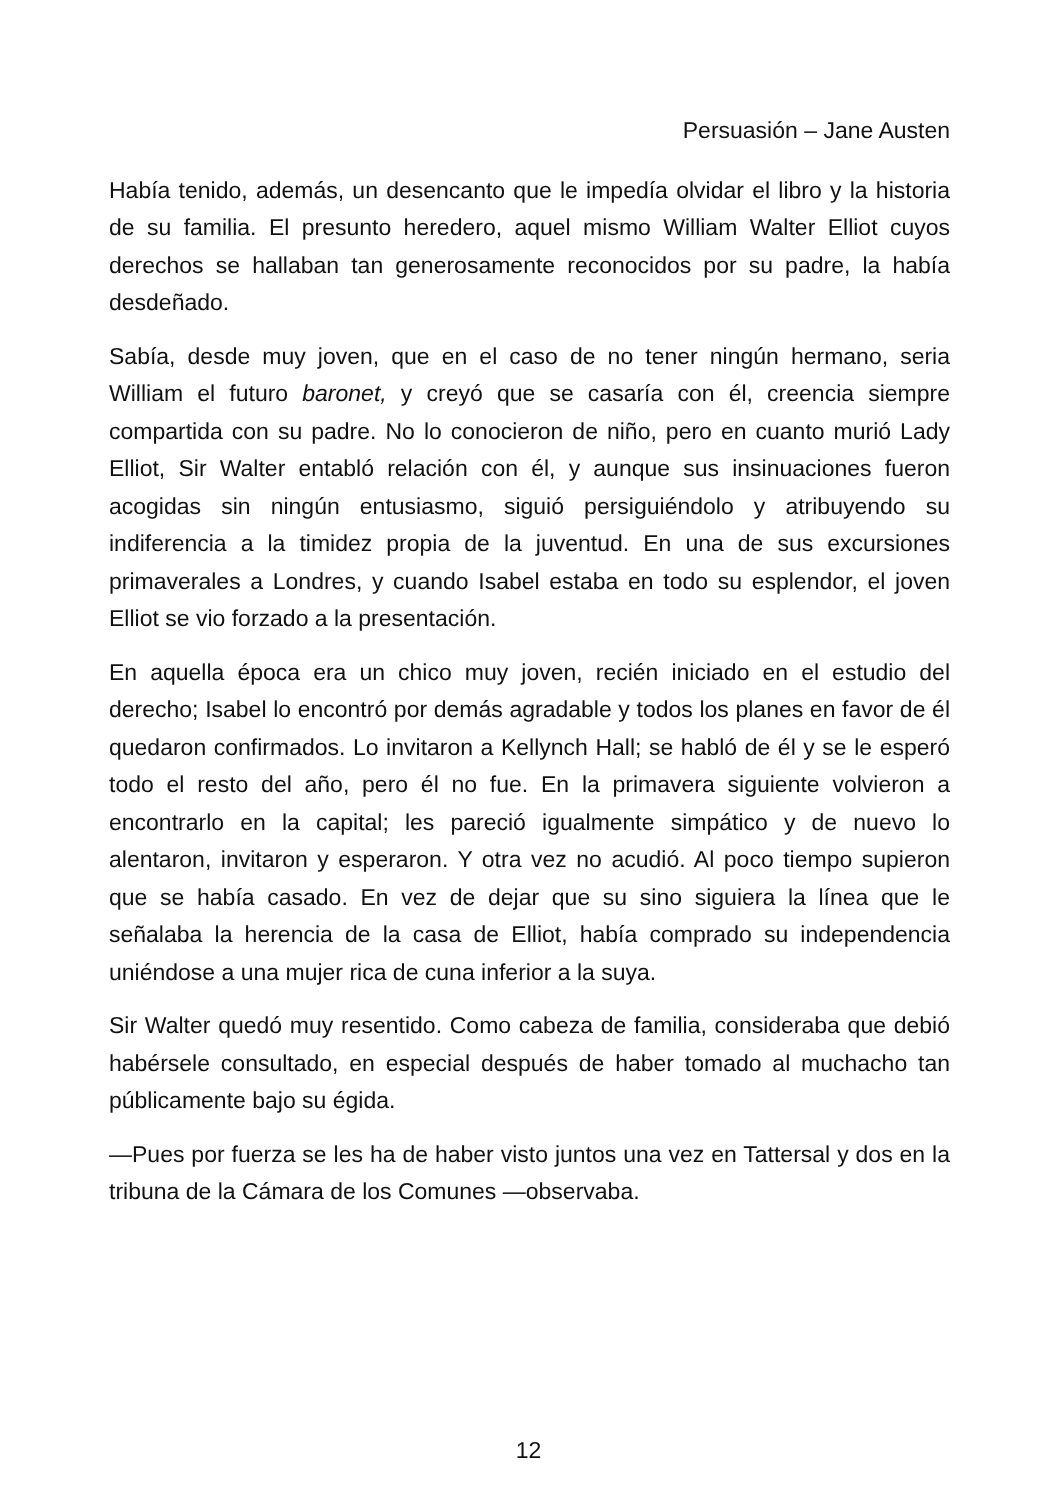Persuasión – Jane Austen
Había tenido, además, un desencanto que le impedía olvidar el libro y la historia de su familia. El presunto heredero, aquel mismo William Walter Elliot cuyos derechos se hallaban tan generosamente reconocidos por su padre, la había desdeñado.
Sabía, desde muy joven, que en el caso de no tener ningún hermano, seria William el futuro baronet, y creyó que se casaría con él, creencia siempre compartida con su padre. No lo conocieron de niño, pero en cuanto murió Lady Elliot, Sir Walter entabló relación con él, y aunque sus insinuaciones fueron acogidas sin ningún entusiasmo, siguió persiguiéndolo y atribuyendo su indiferencia a la timidez propia de la juventud. En una de sus excursiones primaverales a Londres, y cuando Isabel estaba en todo su esplendor, el joven Elliot se vio forzado a la presentación.
En aquella época era un chico muy joven, recién iniciado en el estudio del derecho; Isabel lo encontró por demás agradable y todos los planes en favor de él quedaron confirmados. Lo invitaron a Kellynch Hall; se habló de él y se le esperó todo el resto del año, pero él no fue. En la primavera siguiente volvieron a encontrarlo en la capital; les pareció igualmente simpático y de nuevo lo alentaron, invitaron y esperaron. Y otra vez no acudió. Al poco tiempo supieron que se había casado. En vez de dejar que su sino siguiera la línea que le señalaba la herencia de la casa de Elliot, había comprado su independencia uniéndose a una mujer rica de cuna inferior a la suya.
Sir Walter quedó muy resentido. Como cabeza de familia, consideraba que debió habérsele consultado, en especial después de haber tomado al muchacho tan públicamente bajo su égida.
—Pues por fuerza se les ha de haber visto juntos una vez en Tattersal y dos en la tribuna de la Cámara de los Comunes —observaba.
12